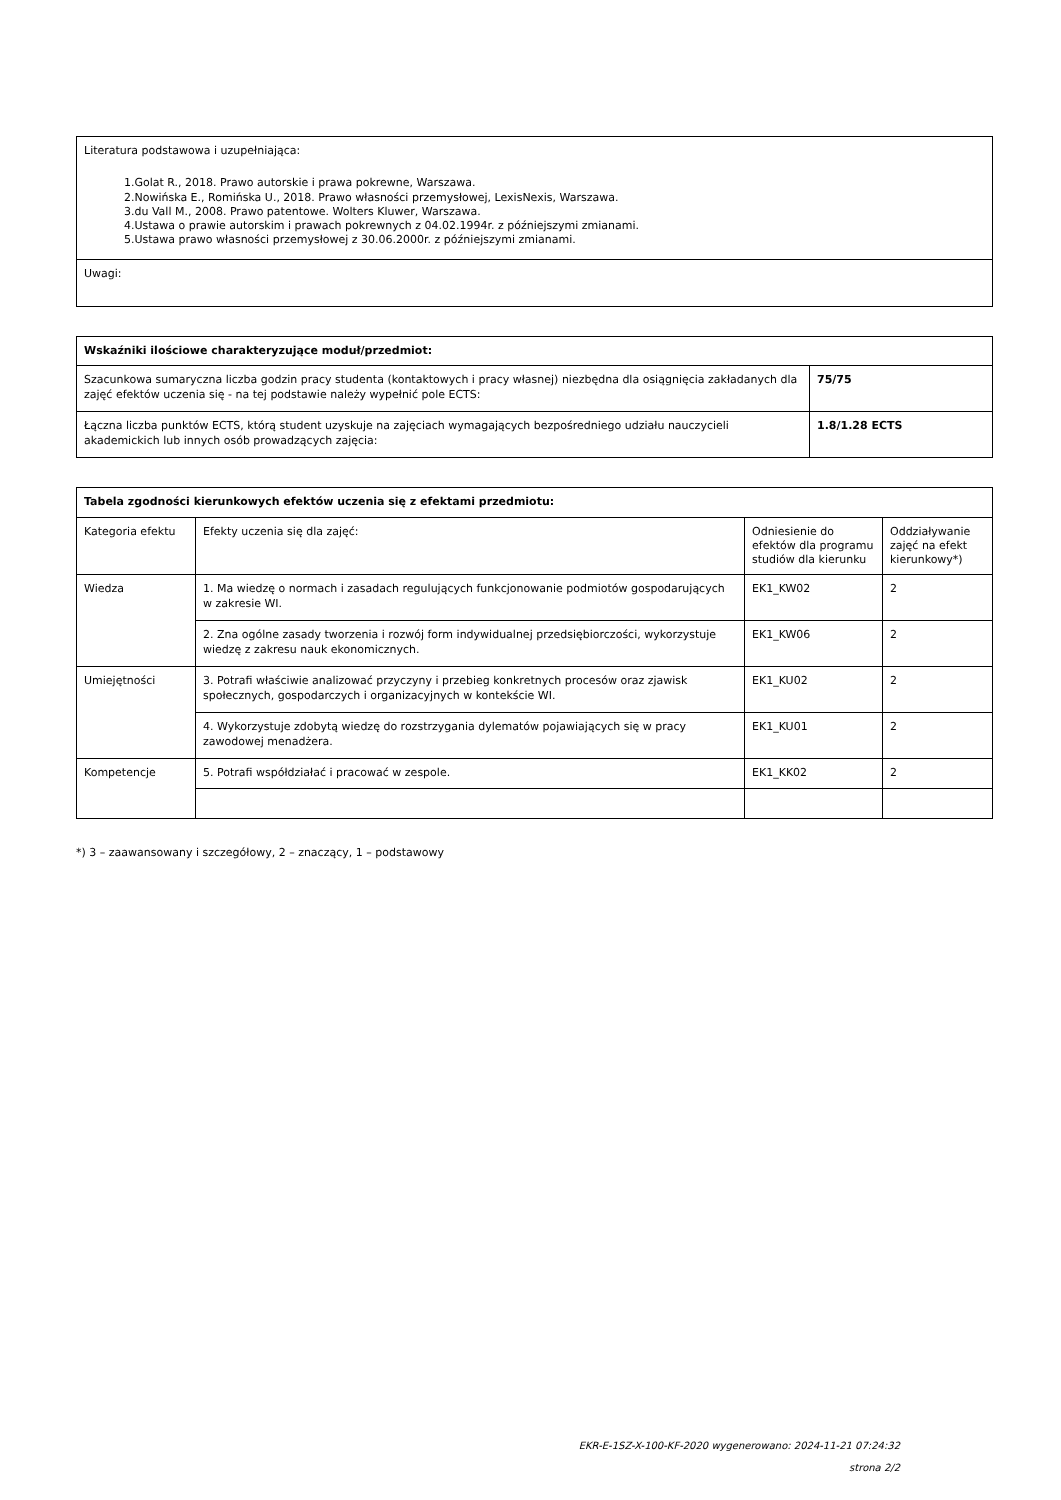| Literatura podstawowa i uzupełniająca: 1.Golat R., 2018. Prawo autorskie i prawa pokrewne, Warszawa. 2.Nowińska E., Romińska U., 2018. Prawo własności przemysłowej, LexisNexis, Warszawa. 3.du Vall M., 2008. Prawo patentowe. Wolters Kluwer, Warszawa. 4.Ustawa o prawie autorskim i prawach pokrewnych z 04.02.1994r. z późniejszymi zmianami. 5.Ustawa prawo własności przemysłowej z 30.06.2000r. z późniejszymi zmianami. |
| Uwagi: |
| Wskaźniki ilościowe charakteryzujące moduł/przedmiot: | |
| --- | --- |
| Szacunkowa sumaryczna liczba godzin pracy studenta (kontaktowych i pracy własnej) niezbędna dla osiągnięcia zakładanych dla zajęć efektów uczenia się - na tej podstawie należy wypełnić pole ECTS: | 75/75 |
| Łączna liczba punktów ECTS, którą student uzyskuje na zajęciach wymagających bezpośredniego udziału nauczycieli akademickich lub innych osób prowadzących zajęcia: | 1.8/1.28 ECTS |
| Tabela zgodności kierunkowych efektów uczenia się z efektami przedmiotu: | | | |
| --- | --- | --- | --- |
| Kategoria efektu | Efekty uczenia się dla zajęć: | Odniesienie do efektów dla programu studiów dla kierunku | Oddziaływanie zajęć na efekt kierunkowy*) |
| Wiedza | 1. Ma wiedzę o normach i zasadach regulujących funkcjonowanie podmiotów gospodarujących w zakresie WI. | EK1_KW02 | 2 |
| | 2. Zna ogólne zasady tworzenia i rozwój form indywidualnej przedsiębiorczości, wykorzystuje wiedzę z zakresu nauk ekonomicznych. | EK1_KW06 | 2 |
| Umiejętności | 3. Potrafi właściwie analizować przyczyny i przebieg konkretnych procesów oraz zjawisk społecznych, gospodarczych i organizacyjnych w kontekście WI. | EK1_KU02 | 2 |
| | 4. Wykorzystuje zdobytą wiedzę do rozstrzygania dylematów pojawiających się w pracy zawodowej menadżera. | EK1_KU01 | 2 |
| Kompetencje | 5. Potrafi współdziałać i pracować w zespole. | EK1_KK02 | 2 |
*) 3 – zaawansowany i szczegółowy, 2 – znaczący, 1 – podstawowy
EKR-E-1SZ-X-100-KF-2020 wygenerowano: 2024-11-21 07:24:32
strona 2/2